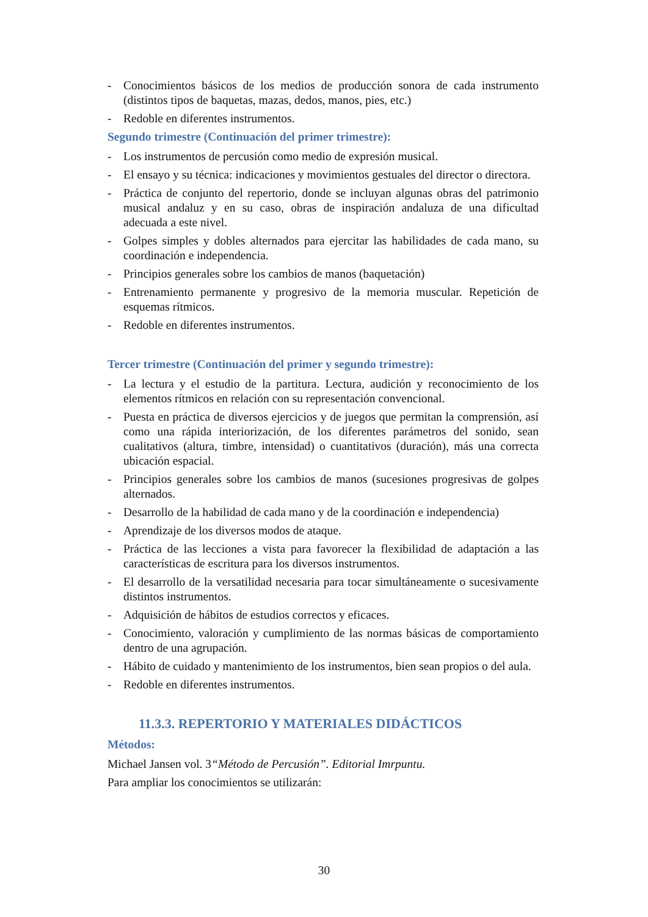- Conocimientos básicos de los medios de producción sonora de cada instrumento (distintos tipos de baquetas, mazas, dedos, manos, pies, etc.)
- Redoble en diferentes instrumentos.
Segundo trimestre (Continuación del primer trimestre):
- Los instrumentos de percusión como medio de expresión musical.
- El ensayo y su técnica: indicaciones y movimientos gestuales del director o directora.
- Práctica de conjunto del repertorio, donde se incluyan algunas obras del patrimonio musical andaluz y en su caso, obras de inspiración andaluza de una dificultad adecuada a este nivel.
- Golpes simples y dobles alternados para ejercitar las habilidades de cada mano, su coordinación e independencia.
- Principios generales sobre los cambios de manos (baquetación)
- Entrenamiento permanente y progresivo de la memoria muscular. Repetición de esquemas rítmicos.
- Redoble en diferentes instrumentos.
Tercer trimestre (Continuación del primer y segundo trimestre):
- La lectura y el estudio de la partitura. Lectura, audición y reconocimiento de los elementos rítmicos en relación con su representación convencional.
- Puesta en práctica de diversos ejercicios y de juegos que permitan la comprensión, así como una rápida interiorización, de los diferentes parámetros del sonido, sean cualitativos (altura, timbre, intensidad) o cuantitativos (duración), más una correcta ubicación espacial.
- Principios generales sobre los cambios de manos (sucesiones progresivas de golpes alternados.
- Desarrollo de la habilidad de cada mano y de la coordinación e independencia)
- Aprendizaje de los diversos modos de ataque.
- Práctica de las lecciones a vista para favorecer la flexibilidad de adaptación a las características de escritura para los diversos instrumentos.
- El desarrollo de la versatilidad necesaria para tocar simultáneamente o sucesivamente distintos instrumentos.
- Adquisición de hábitos de estudios correctos y eficaces.
- Conocimiento, valoración y cumplimiento de las normas básicas de comportamiento dentro de una agrupación.
- Hábito de cuidado y mantenimiento de los instrumentos, bien sean propios o del aula.
- Redoble en diferentes instrumentos.
11.3.3. REPERTORIO Y MATERIALES DIDÁCTICOS
Métodos:
Michael Jansen vol. 3“Método de Percusión”. Editorial Imrpuntu.
Para ampliar los conocimientos se utilizarán:
30